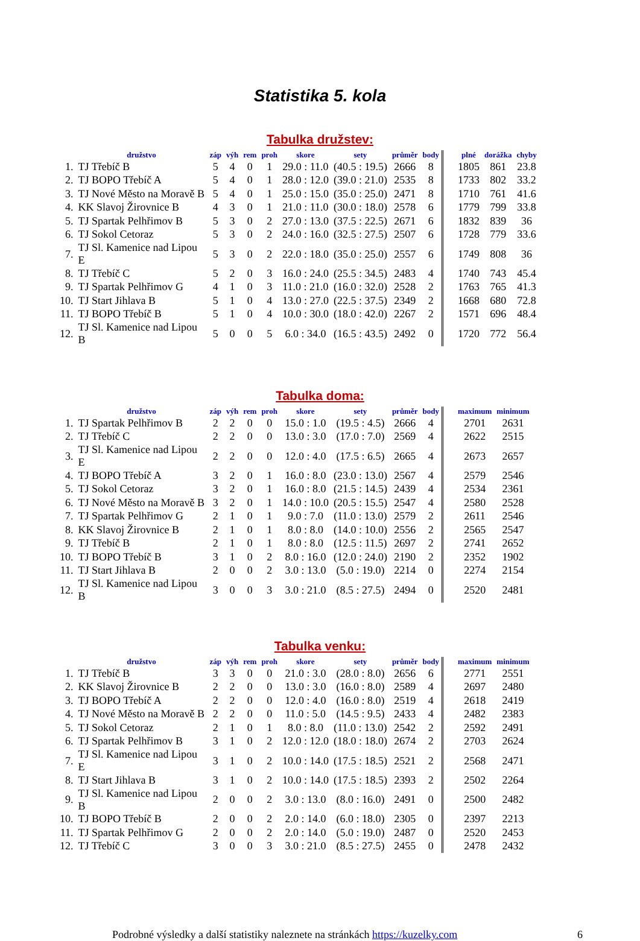Statistika 5. kola
Tabulka družstev:
| | družstvo | záp | výh | rem | proh | skore | sety | průměr | body | | plné | dorážka | chyby |
| --- | --- | --- | --- | --- | --- | --- | --- | --- | --- | --- | --- | --- | --- |
| 1. | TJ Třebíč B | 5 | 4 | 0 | 1 | 29.0 : 11.0 | (40.5 : 19.5) | 2666 | 8 | | 1805 | 861 | 23.8 |
| 2. | TJ BOPO Třebíč A | 5 | 4 | 0 | 1 | 28.0 : 12.0 | (39.0 : 21.0) | 2535 | 8 | | 1733 | 802 | 33.2 |
| 3. | TJ Nové Město na Moravě B | 5 | 4 | 0 | 1 | 25.0 : 15.0 | (35.0 : 25.0) | 2471 | 8 | | 1710 | 761 | 41.6 |
| 4. | KK Slavoj Žirovnice B | 4 | 3 | 0 | 1 | 21.0 : 11.0 | (30.0 : 18.0) | 2578 | 6 | | 1779 | 799 | 33.8 |
| 5. | TJ Spartak Pelhřimov B | 5 | 3 | 0 | 2 | 27.0 : 13.0 | (37.5 : 22.5) | 2671 | 6 | | 1832 | 839 | 36 |
| 6. | TJ Sokol Cetoraz | 5 | 3 | 0 | 2 | 24.0 : 16.0 | (32.5 : 27.5) | 2507 | 6 | | 1728 | 779 | 33.6 |
| 7. | TJ Sl. Kamenice nad Lipou E | 5 | 3 | 0 | 2 | 22.0 : 18.0 | (35.0 : 25.0) | 2557 | 6 | | 1749 | 808 | 36 |
| 8. | TJ Třebíč C | 5 | 2 | 0 | 3 | 16.0 : 24.0 | (25.5 : 34.5) | 2483 | 4 | | 1740 | 743 | 45.4 |
| 9. | TJ Spartak Pelhřimov G | 4 | 1 | 0 | 3 | 11.0 : 21.0 | (16.0 : 32.0) | 2528 | 2 | | 1763 | 765 | 41.3 |
| 10. | TJ Start Jihlava B | 5 | 1 | 0 | 4 | 13.0 : 27.0 | (22.5 : 37.5) | 2349 | 2 | | 1668 | 680 | 72.8 |
| 11. | TJ BOPO Třebíč B | 5 | 1 | 0 | 4 | 10.0 : 30.0 | (18.0 : 42.0) | 2267 | 2 | | 1571 | 696 | 48.4 |
| 12. | TJ Sl. Kamenice nad Lipou B | 5 | 0 | 0 | 5 | 6.0 : 34.0 | (16.5 : 43.5) | 2492 | 0 | | 1720 | 772 | 56.4 |
Tabulka doma:
| | družstvo | záp | výh | rem | proh | skore | sety | průměr | body | | maximum | minimum |
| --- | --- | --- | --- | --- | --- | --- | --- | --- | --- | --- | --- | --- |
| 1. | TJ Spartak Pelhřimov B | 2 | 2 | 0 | 0 | 15.0 : 1.0 | (19.5 : 4.5) | 2666 | 4 | | 2701 | 2631 |
| 2. | TJ Třebíč C | 2 | 2 | 0 | 0 | 13.0 : 3.0 | (17.0 : 7.0) | 2569 | 4 | | 2622 | 2515 |
| 3. | TJ Sl. Kamenice nad Lipou E | 2 | 2 | 0 | 0 | 12.0 : 4.0 | (17.5 : 6.5) | 2665 | 4 | | 2673 | 2657 |
| 4. | TJ BOPO Třebíč A | 3 | 2 | 0 | 1 | 16.0 : 8.0 | (23.0 : 13.0) | 2567 | 4 | | 2579 | 2546 |
| 5. | TJ Sokol Cetoraz | 3 | 2 | 0 | 1 | 16.0 : 8.0 | (21.5 : 14.5) | 2439 | 4 | | 2534 | 2361 |
| 6. | TJ Nové Město na Moravě B | 3 | 2 | 0 | 1 | 14.0 : 10.0 | (20.5 : 15.5) | 2547 | 4 | | 2580 | 2528 |
| 7. | TJ Spartak Pelhřimov G | 2 | 1 | 0 | 1 | 9.0 : 7.0 | (11.0 : 13.0) | 2579 | 2 | | 2611 | 2546 |
| 8. | KK Slavoj Žirovnice B | 2 | 1 | 0 | 1 | 8.0 : 8.0 | (14.0 : 10.0) | 2556 | 2 | | 2565 | 2547 |
| 9. | TJ Třebíč B | 2 | 1 | 0 | 1 | 8.0 : 8.0 | (12.5 : 11.5) | 2697 | 2 | | 2741 | 2652 |
| 10. | TJ BOPO Třebíč B | 3 | 1 | 0 | 2 | 8.0 : 16.0 | (12.0 : 24.0) | 2190 | 2 | | 2352 | 1902 |
| 11. | TJ Start Jihlava B | 2 | 0 | 0 | 2 | 3.0 : 13.0 | (5.0 : 19.0) | 2214 | 0 | | 2274 | 2154 |
| 12. | TJ Sl. Kamenice nad Lipou B | 3 | 0 | 0 | 3 | 3.0 : 21.0 | (8.5 : 27.5) | 2494 | 0 | | 2520 | 2481 |
Tabulka venku:
| | družstvo | záp | výh | rem | proh | skore | sety | průměr | body | | maximum | minimum |
| --- | --- | --- | --- | --- | --- | --- | --- | --- | --- | --- | --- | --- |
| 1. | TJ Třebíč B | 3 | 3 | 0 | 0 | 21.0 : 3.0 | (28.0 : 8.0) | 2656 | 6 | | 2771 | 2551 |
| 2. | KK Slavoj Žirovnice B | 2 | 2 | 0 | 0 | 13.0 : 3.0 | (16.0 : 8.0) | 2589 | 4 | | 2697 | 2480 |
| 3. | TJ BOPO Třebíč A | 2 | 2 | 0 | 0 | 12.0 : 4.0 | (16.0 : 8.0) | 2519 | 4 | | 2618 | 2419 |
| 4. | TJ Nové Město na Moravě B | 2 | 2 | 0 | 0 | 11.0 : 5.0 | (14.5 : 9.5) | 2433 | 4 | | 2482 | 2383 |
| 5. | TJ Sokol Cetoraz | 2 | 1 | 0 | 1 | 8.0 : 8.0 | (11.0 : 13.0) | 2542 | 2 | | 2592 | 2491 |
| 6. | TJ Spartak Pelhřimov B | 3 | 1 | 0 | 2 | 12.0 : 12.0 | (18.0 : 18.0) | 2674 | 2 | | 2703 | 2624 |
| 7. | TJ Sl. Kamenice nad Lipou E | 3 | 1 | 0 | 2 | 10.0 : 14.0 | (17.5 : 18.5) | 2521 | 2 | | 2568 | 2471 |
| 8. | TJ Start Jihlava B | 3 | 1 | 0 | 2 | 10.0 : 14.0 | (17.5 : 18.5) | 2393 | 2 | | 2502 | 2264 |
| 9. | TJ Sl. Kamenice nad Lipou B | 2 | 0 | 0 | 2 | 3.0 : 13.0 | (8.0 : 16.0) | 2491 | 0 | | 2500 | 2482 |
| 10. | TJ BOPO Třebíč B | 2 | 0 | 0 | 2 | 2.0 : 14.0 | (6.0 : 18.0) | 2305 | 0 | | 2397 | 2213 |
| 11. | TJ Spartak Pelhřimov G | 2 | 0 | 0 | 2 | 2.0 : 14.0 | (5.0 : 19.0) | 2487 | 0 | | 2520 | 2453 |
| 12. | TJ Třebíč C | 3 | 0 | 0 | 3 | 3.0 : 21.0 | (8.5 : 27.5) | 2455 | 0 | | 2478 | 2432 |
Podrobné výsledky a další statistiky naleznete na stránkách https://kuzelky.com 6